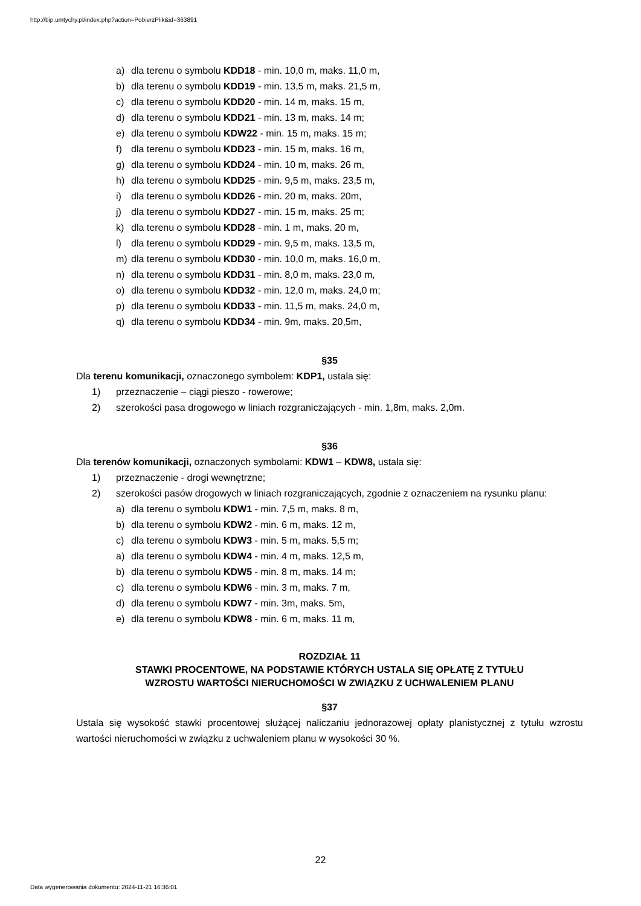http://bip.umtychy.pl/index.php?action=PobierzPlik&id=363891
a) dla terenu o symbolu KDD18 - min. 10,0 m, maks. 11,0 m,
b) dla terenu o symbolu KDD19 - min. 13,5 m, maks. 21,5 m,
c) dla terenu o symbolu KDD20 - min. 14 m, maks. 15 m,
d) dla terenu o symbolu KDD21 - min. 13 m, maks. 14 m;
e) dla terenu o symbolu KDW22 - min. 15 m, maks. 15 m;
f) dla terenu o symbolu KDD23 - min. 15 m, maks. 16 m,
g) dla terenu o symbolu KDD24 - min. 10 m, maks. 26 m,
h) dla terenu o symbolu KDD25 - min. 9,5 m, maks. 23,5 m,
i) dla terenu o symbolu KDD26 - min. 20 m, maks. 20m,
j) dla terenu o symbolu KDD27 - min. 15 m, maks. 25 m;
k) dla terenu o symbolu KDD28 - min. 1 m, maks. 20 m,
l) dla terenu o symbolu KDD29 - min. 9,5 m, maks. 13,5 m,
m) dla terenu o symbolu KDD30 - min. 10,0 m, maks. 16,0 m,
n) dla terenu o symbolu KDD31 - min. 8,0 m, maks. 23,0 m,
o) dla terenu o symbolu KDD32 - min. 12,0 m, maks. 24,0 m;
p) dla terenu o symbolu KDD33 - min. 11,5 m, maks. 24,0 m,
q) dla terenu o symbolu KDD34 - min. 9m, maks. 20,5m,
§35
Dla terenu komunikacji, oznaczonego symbolem: KDP1, ustala się:
1) przeznaczenie – ciągi pieszo - rowerowe;
2) szerokości pasa drogowego w liniach rozgraniczających - min. 1,8m, maks. 2,0m.
§36
Dla terenów komunikacji, oznaczonych symbolami: KDW1 – KDW8, ustala się:
1) przeznaczenie - drogi wewnętrzne;
2) szerokości pasów drogowych w liniach rozgraniczających, zgodnie z oznaczeniem na rysunku planu:
a) dla terenu o symbolu KDW1 - min. 7,5 m, maks. 8 m,
b) dla terenu o symbolu KDW2 - min. 6 m, maks. 12 m,
c) dla terenu o symbolu KDW3 - min. 5 m, maks. 5,5 m;
a) dla terenu o symbolu KDW4 - min. 4 m, maks. 12,5 m,
b) dla terenu o symbolu KDW5 - min. 8 m, maks. 14 m;
c) dla terenu o symbolu KDW6 - min. 3 m, maks. 7 m,
d) dla terenu o symbolu KDW7 - min. 3m, maks. 5m,
e) dla terenu o symbolu KDW8 - min. 6 m, maks. 11 m,
ROZDZIAŁ 11
STAWKI PROCENTOWE, NA PODSTAWIE KTÓRYCH USTALA SIĘ OPŁATĘ Z TYTUŁU
WZROSTU WARTOŚCI NIERUCHOMOŚCI W ZWIĄZKU Z UCHWALENIEM PLANU
§37
Ustala się wysokość stawki procentowej służącej naliczaniu jednorazowej opłaty planistycznej z tytułu wzrostu wartości nieruchomości w związku z uchwaleniem planu w wysokości 30 %.
22
Data wygenerowania dokumentu: 2024-11-21 16:36:01